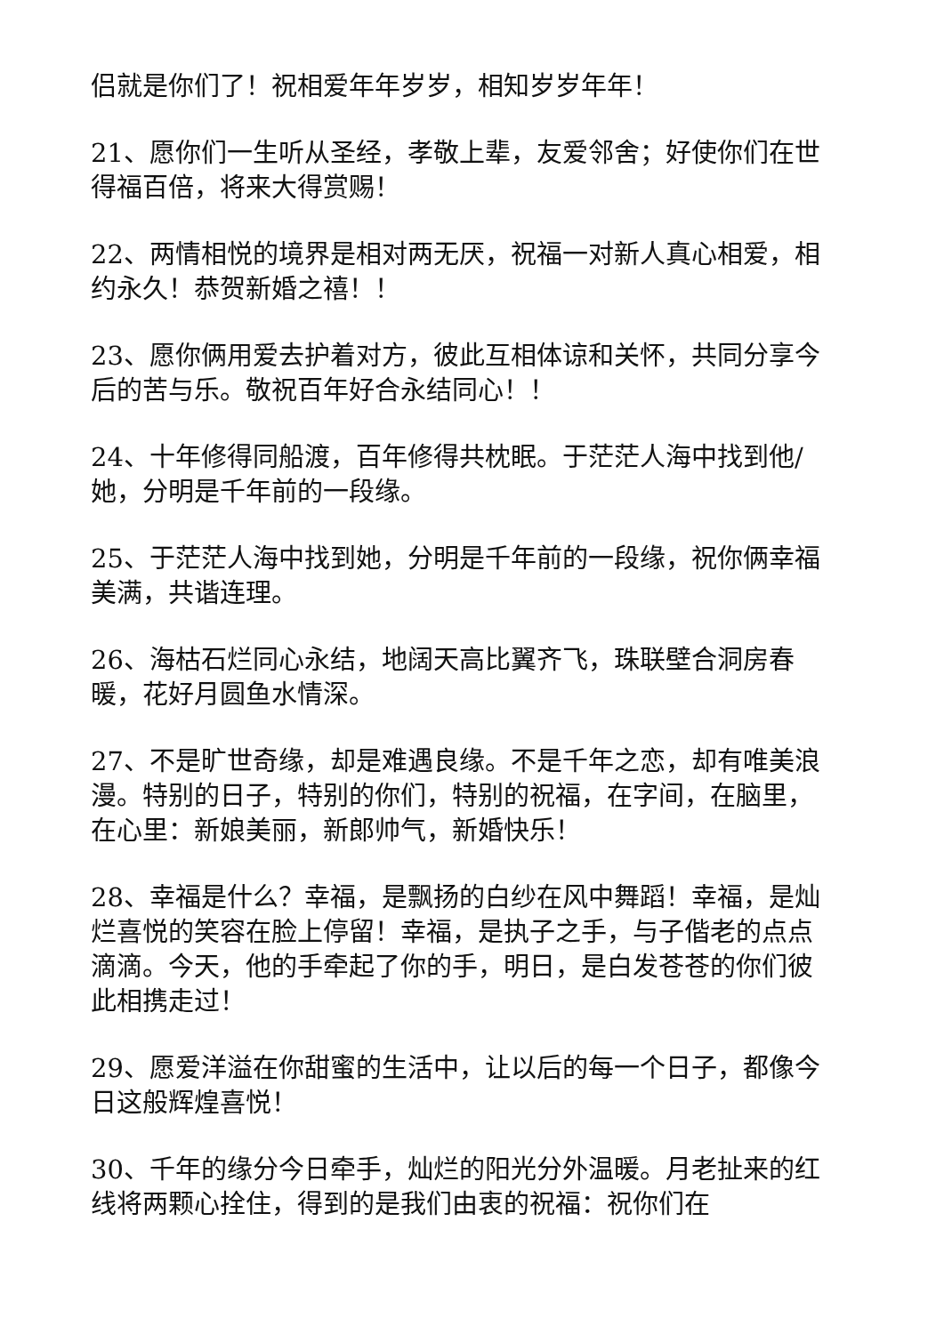侣就是你们了！祝相爱年年岁岁，相知岁岁年年！
21、愿你们一生听从圣经，孝敬上辈，友爱邻舍；好使你们在世得福百倍，将来大得赏赐！
22、两情相悦的境界是相对两无厌，祝福一对新人真心相爱，相约永久！恭贺新婚之禧！！
23、愿你俩用爱去护着对方，彼此互相体谅和关怀，共同分享今后的苦与乐。敬祝百年好合永结同心！！
24、十年修得同船渡，百年修得共枕眠。于茫茫人海中找到他/她，分明是千年前的一段缘。
25、于茫茫人海中找到她，分明是千年前的一段缘，祝你俩幸福美满，共谐连理。
26、海枯石烂同心永结，地阔天高比翼齐飞，珠联壁合洞房春暖，花好月圆鱼水情深。
27、不是旷世奇缘，却是难遇良缘。不是千年之恋，却有唯美浪漫。特别的日子，特别的你们，特别的祝福，在字间，在脑里，在心里：新娘美丽，新郎帅气，新婚快乐！
28、幸福是什么？幸福，是飘扬的白纱在风中舞蹈！幸福，是灿烂喜悦的笑容在脸上停留！幸福，是执子之手，与子偕老的点点滴滴。今天，他的手牵起了你的手，明日，是白发苍苍的你们彼此相携走过！
29、愿爱洋溢在你甜蜜的生活中，让以后的每一个日子，都像今日这般辉煌喜悦！
30、千年的缘分今日牵手，灿烂的阳光分外温暖。月老扯来的红线将两颗心拴住，得到的是我们由衷的祝福：祝你们在